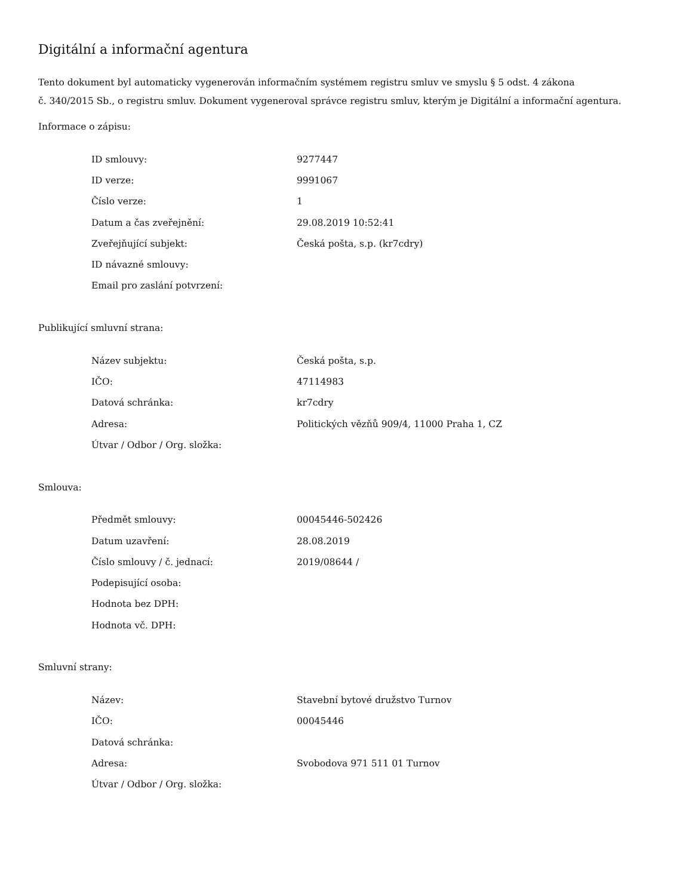Digitální a informační agentura
Tento dokument byl automaticky vygenerován informačním systémem registru smluv ve smyslu § 5 odst. 4 zákona
č. 340/2015 Sb., o registru smluv. Dokument vygeneroval správce registru smluv, kterým je Digitální a informační agentura.
Informace o zápisu:
| ID smlouvy: | 9277447 |
| ID verze: | 9991067 |
| Číslo verze: | 1 |
| Datum a čas zveřejnění: | 29.08.2019 10:52:41 |
| Zveřejňující subjekt: | Česká pošta, s.p. (kr7cdry) |
| ID návazné smlouvy: | |
| Email pro zaslání potvrzení: | |
Publikující smluvní strana:
| Název subjektu: | Česká pošta, s.p. |
| IČO: | 47114983 |
| Datová schránka: | kr7cdry |
| Adresa: | Politických vězňů 909/4, 11000 Praha 1, CZ |
| Útvar / Odbor / Org. složka: | |
Smlouva:
| Předmět smlouvy: | 00045446-502426 |
| Datum uzavření: | 28.08.2019 |
| Číslo smlouvy / č. jednací: | 2019/08644 / |
| Podepisující osoba: | |
| Hodnota bez DPH: | |
| Hodnota vč. DPH: | |
Smluvní strany:
| Název: | Stavební bytové družstvo Turnov |
| IČO: | 00045446 |
| Datová schránka: | |
| Adresa: | Svobodova 971 511 01 Turnov |
| Útvar / Odbor / Org. složka: | |